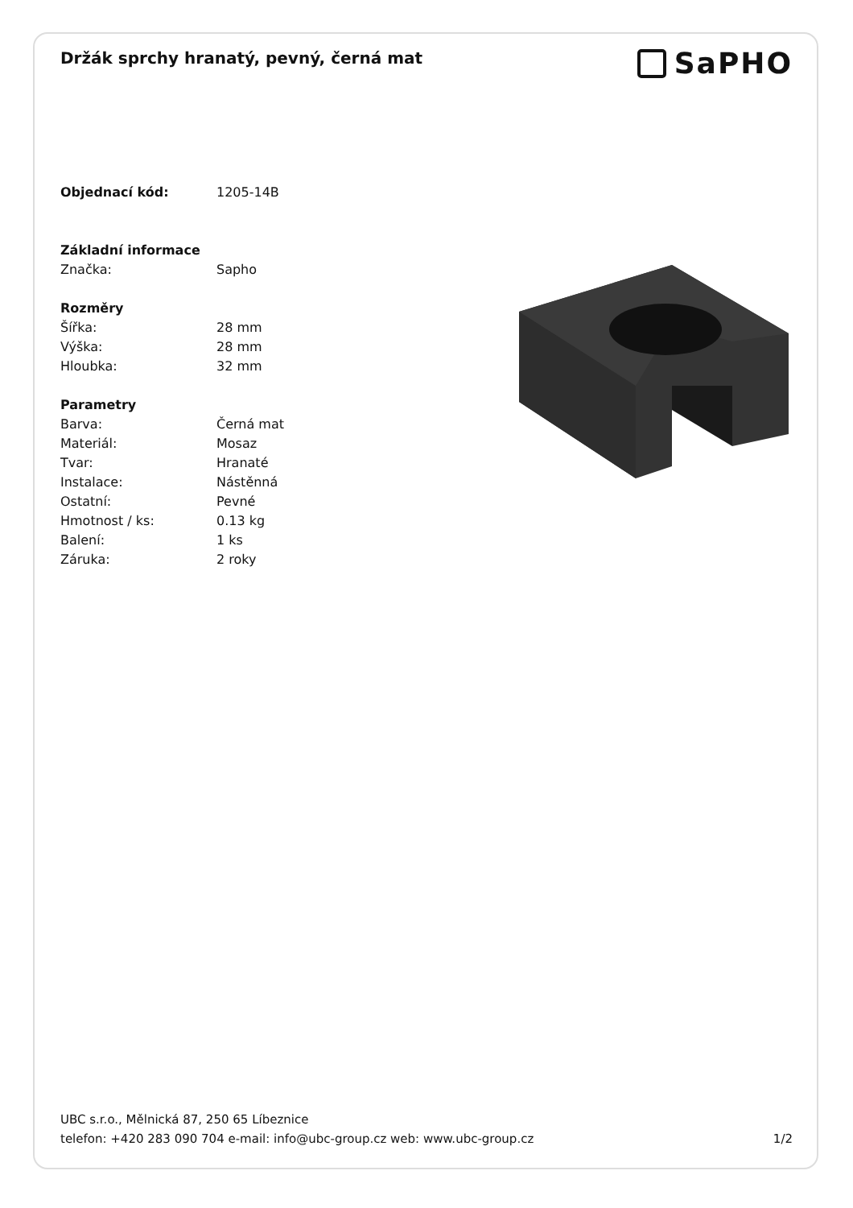Držák sprchy hranatý, pevný, černá mat
SaPHO
| Objednací kód: | 1205-14B |
| Základní informace | |
| Značka: | Sapho |
| Rozměry | |
| Šířka: | 28 mm |
| Výška: | 28 mm |
| Hloubka: | 32 mm |
| Parametry | |
| Barva: | Černá mat |
| Materiál: | Mosaz |
| Tvar: | Hranaté |
| Instalace: | Nástěnná |
| Ostatní: | Pevné |
| Hmotnost / ks: | 0.13 kg |
| Balení: | 1 ks |
| Záruka: | 2 roky |
UBC s.r.o., Mělnická 87, 250 65 Líbeznice
telefon: +420 283 090 704 e-mail: info@ubc-group.cz web: www.ubc-group.cz 1/2